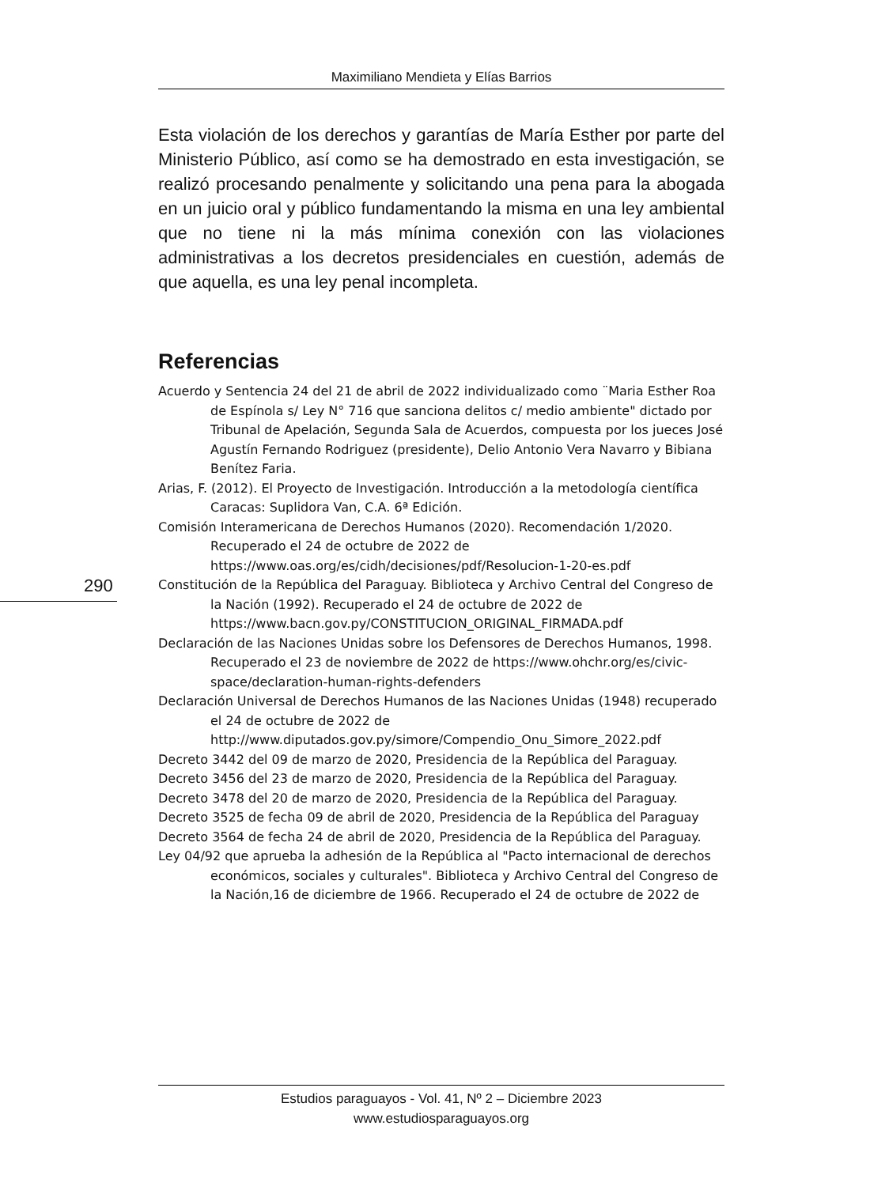Maximiliano Mendieta y Elías Barrios
Esta violación de los derechos y garantías de María Esther por parte del Ministerio Público, así como se ha demostrado en esta investigación, se realizó procesando penalmente y solicitando una pena para la abogada en un juicio oral y público fundamentando la misma en una ley ambiental que no tiene ni la más mínima conexión con las violaciones administrativas a los decretos presidenciales en cuestión, además de que aquella, es una ley penal incompleta.
Referencias
Acuerdo y Sentencia 24 del 21 de abril de 2022 individualizado como ¨Maria Esther Roa de Espínola s/ Ley N° 716 que sanciona delitos c/ medio ambiente" dictado por Tribunal de Apelación, Segunda Sala de Acuerdos, compuesta por los jueces José Agustín Fernando Rodriguez (presidente), Delio Antonio Vera Navarro y Bibiana Benítez Faria.
Arias, F. (2012). El Proyecto de Investigación. Introducción a la metodología científica Caracas: Suplidora Van, C.A. 6ª Edición.
Comisión Interamericana de Derechos Humanos (2020). Recomendación 1/2020. Recuperado el 24 de octubre de 2022 de https://www.oas.org/es/cidh/decisiones/pdf/Resolucion-1-20-es.pdf
Constitución de la República del Paraguay. Biblioteca y Archivo Central del Congreso de la Nación (1992). Recuperado el 24 de octubre de 2022 de https://www.bacn.gov.py/CONSTITUCION_ORIGINAL_FIRMADA.pdf
Declaración de las Naciones Unidas sobre los Defensores de Derechos Humanos, 1998. Recuperado el 23 de noviembre de 2022 de https://www.ohchr.org/es/civic-space/declaration-human-rights-defenders
Declaración Universal de Derechos Humanos de las Naciones Unidas (1948) recuperado el 24 de octubre de 2022 de http://www.diputados.gov.py/simore/Compendio_Onu_Simore_2022.pdf
Decreto 3442 del 09 de marzo de 2020, Presidencia de la República del Paraguay.
Decreto 3456 del 23 de marzo de 2020, Presidencia de la República del Paraguay.
Decreto 3478 del 20 de marzo de 2020, Presidencia de la República del Paraguay.
Decreto 3525 de fecha 09 de abril de 2020, Presidencia de la República del Paraguay
Decreto 3564 de fecha 24 de abril de 2020, Presidencia de la República del Paraguay.
Ley 04/92 que aprueba la adhesión de la República al "Pacto internacional de derechos económicos, sociales y culturales". Biblioteca y Archivo Central del Congreso de la Nación,16 de diciembre de 1966. Recuperado el 24 de octubre de 2022 de
290
Estudios paraguayos - Vol. 41, Nº 2 – Diciembre 2023
www.estudiosparaguayos.org